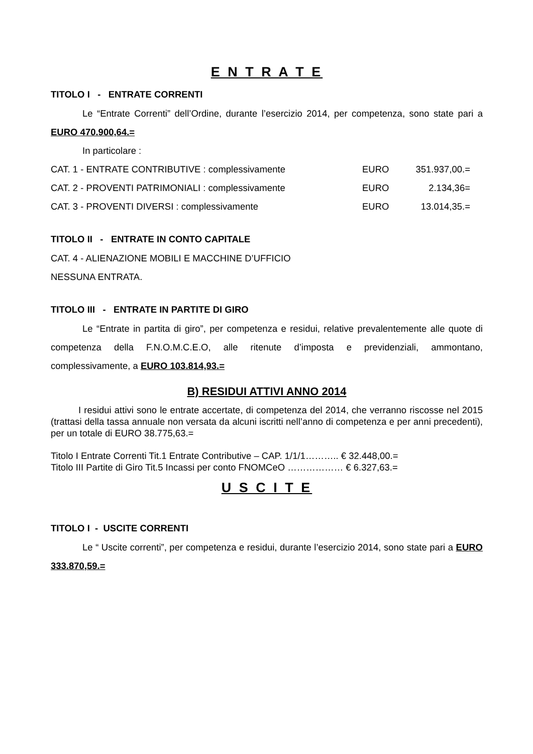E N T R A T E
TITOLO I - ENTRATE CORRENTI
Le “Entrate Correnti” dell’Ordine, durante l’esercizio 2014, per competenza, sono state pari a EURO 470.900,64.=
In particolare :
| CAT. 1 - ENTRATE CONTRIBUTIVE : complessivamente | EURO | 351.937,00.= |
| CAT. 2 - PROVENTI PATRIMONIALI : complessivamente | EURO | 2.134,36= |
| CAT. 3 - PROVENTI DIVERSI : complessivamente | EURO | 13.014,35.= |
TITOLO II - ENTRATE IN CONTO CAPITALE
CAT. 4 - ALIENAZIONE MOBILI E MACCHINE D’UFFICIO
NESSUNA ENTRATA.
TITOLO III - ENTRATE IN PARTITE DI GIRO
Le “Entrate in partita di giro”, per competenza e residui, relative prevalentemente alle quote di competenza della F.N.O.M.C.E.O, alle ritenute d’imposta e previdenziali, ammontano, complessivamente, a EURO 103.814,93.=
B) RESIDUI ATTIVI ANNO 2014
I residui attivi sono le entrate accertate, di competenza del 2014, che verranno riscosse nel 2015 (trattasi della tassa annuale non versata da alcuni iscritti nell’anno di competenza e per anni precedenti), per un totale di EURO 38.775,63.=
Titolo I Entrate Correnti Tit.1 Entrate Contributive – CAP. 1/1/1……….. € 32.448,00.=
Titolo III Partite di Giro Tit.5 Incassi per conto FNOMCeO ……………… € 6.327,63.=
U S C I T E
TITOLO I - USCITE CORRENTI
Le “ Uscite correnti”, per competenza e residui, durante l’esercizio 2014, sono state pari a EURO 333.870,59.=